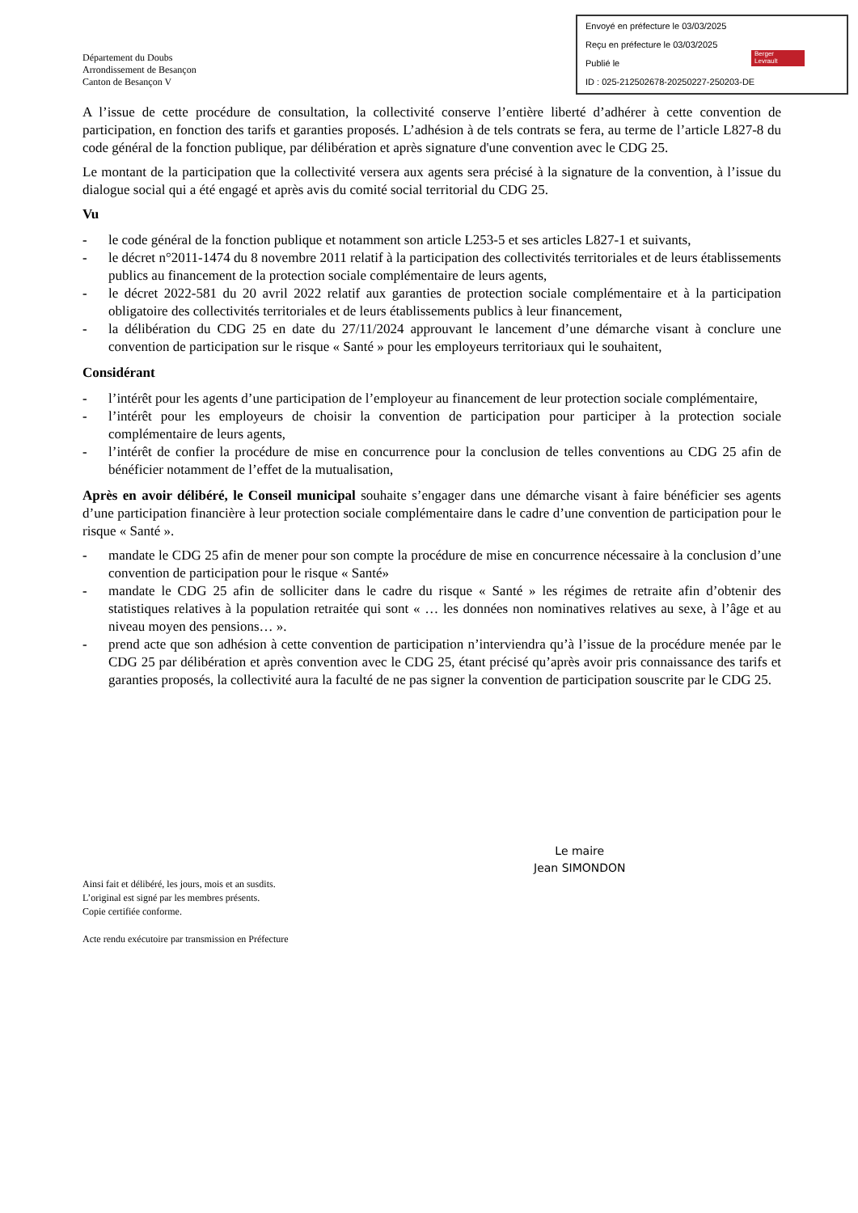Envoyé en préfecture le 03/03/2025
Reçu en préfecture le 03/03/2025
Publié le
ID : 025-212502678-20250227-250203-DE
Berger
Levrault
Département du Doubs
Arrondissement de Besançon
Canton de Besançon V
A l’issue de cette procédure de consultation, la collectivité conserve l’entière liberté d’adhérer à cette convention de participation, en fonction des tarifs et garanties proposés. L’adhésion à de tels contrats se fera, au terme de l’article L827-8 du code général de la fonction publique, par délibération et après signature d'une convention avec le CDG 25.
Le montant de la participation que la collectivité versera aux agents sera précisé à la signature de la convention, à l’issue du dialogue social qui a été engagé et après avis du comité social territorial du CDG 25.
Vu
- le code général de la fonction publique et notamment son article L253-5 et ses articles L827-1 et suivants,
- le décret n°2011-1474 du 8 novembre 2011 relatif à la participation des collectivités territoriales et de leurs établissements publics au financement de la protection sociale complémentaire de leurs agents,
- le décret 2022-581 du 20 avril 2022 relatif aux garanties de protection sociale complémentaire et à la participation obligatoire des collectivités territoriales et de leurs établissements publics à leur financement,
- la délibération du CDG 25 en date du 27/11/2024 approuvant le lancement d’une démarche visant à conclure une convention de participation sur le risque « Santé » pour les employeurs territoriaux qui le souhaitent,
Considérant
- l’intérêt pour les agents d’une participation de l’employeur au financement de leur protection sociale complémentaire,
- l’intérêt pour les employeurs de choisir la convention de participation pour participer à la protection sociale complémentaire de leurs agents,
- l’intérêt de confier la procédure de mise en concurrence pour la conclusion de telles conventions au CDG 25 afin de bénéficier notamment de l’effet de la mutualisation,
Après en avoir délibéré, le Conseil municipal souhaite s’engager dans une démarche visant à faire bénéficier ses agents d’une participation financière à leur protection sociale complémentaire dans le cadre d’une convention de participation pour le risque « Santé ».
- mandate le CDG 25 afin de mener pour son compte la procédure de mise en concurrence nécessaire à la conclusion d’une convention de participation pour le risque « Santé»
- mandate le CDG 25 afin de solliciter dans le cadre du risque « Santé » les régimes de retraite afin d’obtenir des statistiques relatives à la population retraitée qui sont « … les données non nominatives relatives au sexe, à l’âge et au niveau moyen des pensions… ».
- prend acte que son adhésion à cette convention de participation n’interviendra qu’à l’issue de la procédure menée par le CDG 25 par délibération et après convention avec le CDG 25, étant précisé qu’après avoir pris connaissance des tarifs et garanties proposés, la collectivité aura la faculté de ne pas signer la convention de participation souscrite par le CDG 25.
Le maire
Jean SIMONDON
Ainsi fait et délibéré, les jours, mois et an susdits.
L’original est signé par les membres présents.
Copie certifiée conforme.
Acte rendu exécutoire par transmission en Préfecture